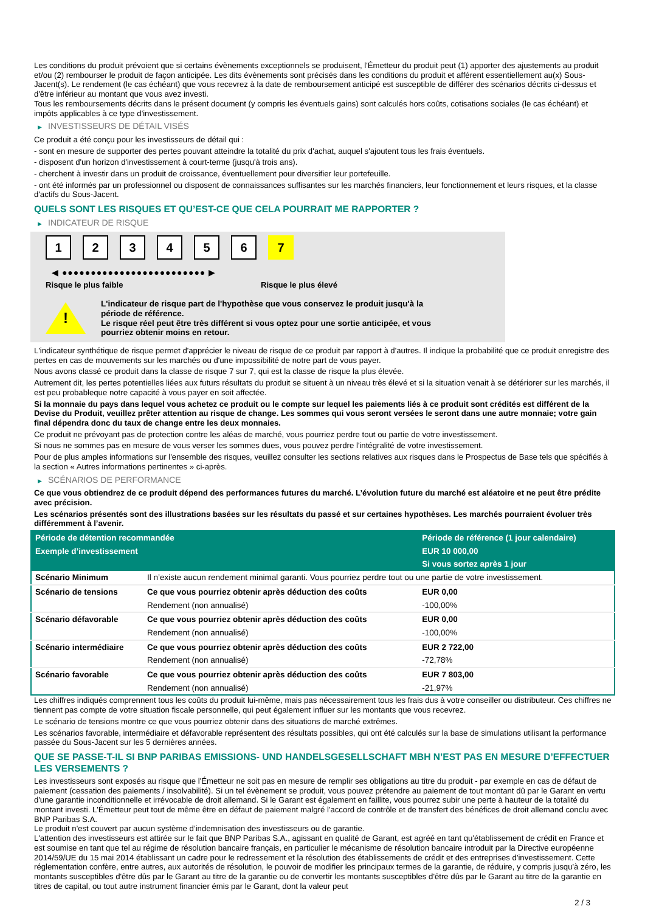Les conditions du produit prévoient que si certains évènements exceptionnels se produisent, l'Émetteur du produit peut (1) apporter des ajustements au produit et/ou (2) rembourser le produit de façon anticipée. Les dits évènements sont précisés dans les conditions du produit et afférent essentiellement au(x) Sous-Jacent(s). Le rendement (le cas échéant) que vous recevrez à la date de remboursement anticipé est susceptible de différer des scénarios décrits ci-dessus et d'être inférieur au montant que vous avez investi.
Tous les remboursements décrits dans le présent document (y compris les éventuels gains) sont calculés hors coûts, cotisations sociales (le cas échéant) et impôts applicables à ce type d'investissement.
▶ INVESTISSEURS DE DÉTAIL VISÉS
Ce produit a été conçu pour les investisseurs de détail qui :
- sont en mesure de supporter des pertes pouvant atteindre la totalité du prix d'achat, auquel s'ajoutent tous les frais éventuels.
- disposent d'un horizon d'investissement à court-terme (jusqu'à trois ans).
- cherchent à investir dans un produit de croissance, éventuellement pour diversifier leur portefeuille.
- ont été informés par un professionnel ou disposent de connaissances suffisantes sur les marchés financiers, leur fonctionnement et leurs risques, et la classe d'actifs du Sous-Jacent.
QUELS SONT LES RISQUES ET QU’EST-CE QUE CELA POURRAIT ME RAPPORTER ?
▶ INDICATEUR DE RISQUE
123456 7
◀ ●●●●●●●●●●●●●●●●●●●●●●●●● ▶
Risque le plus faible Risque le plus élevé
!
L'indicateur de risque part de l'hypothèse que vous conservez le produit jusqu'à la
période de référence.
Le risque réel peut être très différent si vous optez pour une sortie anticipée, et vous
pourriez obtenir moins en retour.
L'indicateur synthétique de risque permet d'apprécier le niveau de risque de ce produit par rapport à d'autres. Il indique la probabilité que ce produit enregistre des pertes en cas de mouvements sur les marchés ou d'une impossibilité de notre part de vous payer.
Nous avons classé ce produit dans la classe de risque 7 sur 7, qui est la classe de risque la plus élevée.
Autrement dit, les pertes potentielles liées aux futurs résultats du produit se situent à un niveau très élevé et si la situation venait à se détériorer sur les marchés, il est peu probableque notre capacité à vous payer en soit affectée.
Si la monnaie du pays dans lequel vous achetez ce produit ou le compte sur lequel les paiements liés à ce produit sont crédités est différent de la Devise du Produit, veuillez prêter attention au risque de change. Les sommes qui vous seront versées le seront dans une autre monnaie; votre gain final dépendra donc du taux de change entre les deux monnaies.
Ce produit ne prévoyant pas de protection contre les aléas de marché, vous pourriez perdre tout ou partie de votre investissement.
Si nous ne sommes pas en mesure de vous verser les sommes dues, vous pouvez perdre l'intégralité de votre investissement.
Pour de plus amples informations sur l'ensemble des risques, veuillez consulter les sections relatives aux risques dans le Prospectus de Base tels que spécifiés à la section « Autres informations pertinentes » ci-après.
▶ SCÉNARIOS DE PERFORMANCE
Ce que vous obtiendrez de ce produit dépend des performances futures du marché. L’évolution future du marché est aléatoire et ne peut être prédite avec précision.
Les scénarios présentés sont des illustrations basées sur les résultats du passé et sur certaines hypothèses. Les marchés pourraient évoluer très différemment à l’avenir.
| Période de détention recommandée | | Période de référence (1 jour calendaire) |
| --- | --- | --- |
| Exemple d’investissement | | EUR 10 000,00 |
| | | Si vous sortez après 1 jour |
| Scénario Minimum | Il n’existe aucun rendement minimal garanti. Vous pourriez perdre tout ou une partie de votre investissement. | |
| Scénario de tensions | Ce que vous pourriez obtenir après déduction des coûts | EUR 0,00 |
| | Rendement (non annualisé) | -100,00% |
| Scénario défavorable | Ce que vous pourriez obtenir après déduction des coûts | EUR 0,00 |
| | Rendement (non annualisé) | -100,00% |
| Scénario intermédiaire | Ce que vous pourriez obtenir après déduction des coûts | EUR 2 722,00 |
| | Rendement (non annualisé) | -72,78% |
| Scénario favorable | Ce que vous pourriez obtenir après déduction des coûts | EUR 7 803,00 |
| | Rendement (non annualisé) | -21,97% |
Les chiffres indiqués comprennent tous les coûts du produit lui-même, mais pas nécessairement tous les frais dus à votre conseiller ou distributeur. Ces chiffres ne tiennent pas compte de votre situation fiscale personnelle, qui peut également influer sur les montants que vous recevrez.
Le scénario de tensions montre ce que vous pourriez obtenir dans des situations de marché extrêmes.
Les scénarios favorable, intermédiaire et défavorable représentent des résultats possibles, qui ont été calculés sur la base de simulations utilisant la performance passée du Sous-Jacent sur les 5 dernières années.
QUE SE PASSE-T-IL SI BNP PARIBAS EMISSIONS- UND HANDELSGESELLSCHAFT MBH N’EST PAS EN MESURE D’EFFECTUER LES VERSEMENTS ?
Les investisseurs sont exposés au risque que l'Émetteur ne soit pas en mesure de remplir ses obligations au titre du produit - par exemple en cas de défaut de paiement (cessation des paiements / insolvabilité). Si un tel évènement se produit, vous pouvez prétendre au paiement de tout montant dû par le Garant en vertu d'une garantie inconditionnelle et irrévocable de droit allemand. Si le Garant est également en faillite, vous pourrez subir une perte à hauteur de la totalité du montant investi. L'Émetteur peut tout de même être en défaut de paiement malgré l'accord de contrôle et de transfert des bénéfices de droit allemand conclu avec BNP Paribas S.A.
Le produit n'est couvert par aucun système d’indemnisation des investisseurs ou de garantie.
L'attention des investisseurs est attirée sur le fait que BNP Paribas S.A., agissant en qualité de Garant, est agréé en tant qu'établissement de crédit en France et est soumise en tant que tel au régime de résolution bancaire français, en particulier le mécanisme de résolution bancaire introduit par la Directive européenne 2014/59/UE du 15 mai 2014 établissant un cadre pour le redressement et la résolution des établissements de crédit et des entreprises d'investissement. Cette réglementation confère, entre autres, aux autorités de résolution, le pouvoir de modifier les principaux termes de la garantie, de réduire, y compris jusqu'à zéro, les montants susceptibles d'être dûs par le Garant au titre de la garantie ou de convertir les montants susceptibles d'être dûs par le Garant au titre de la garantie en titres de capital, ou tout autre instrument financier émis par le Garant, dont la valeur peut
2 / 3